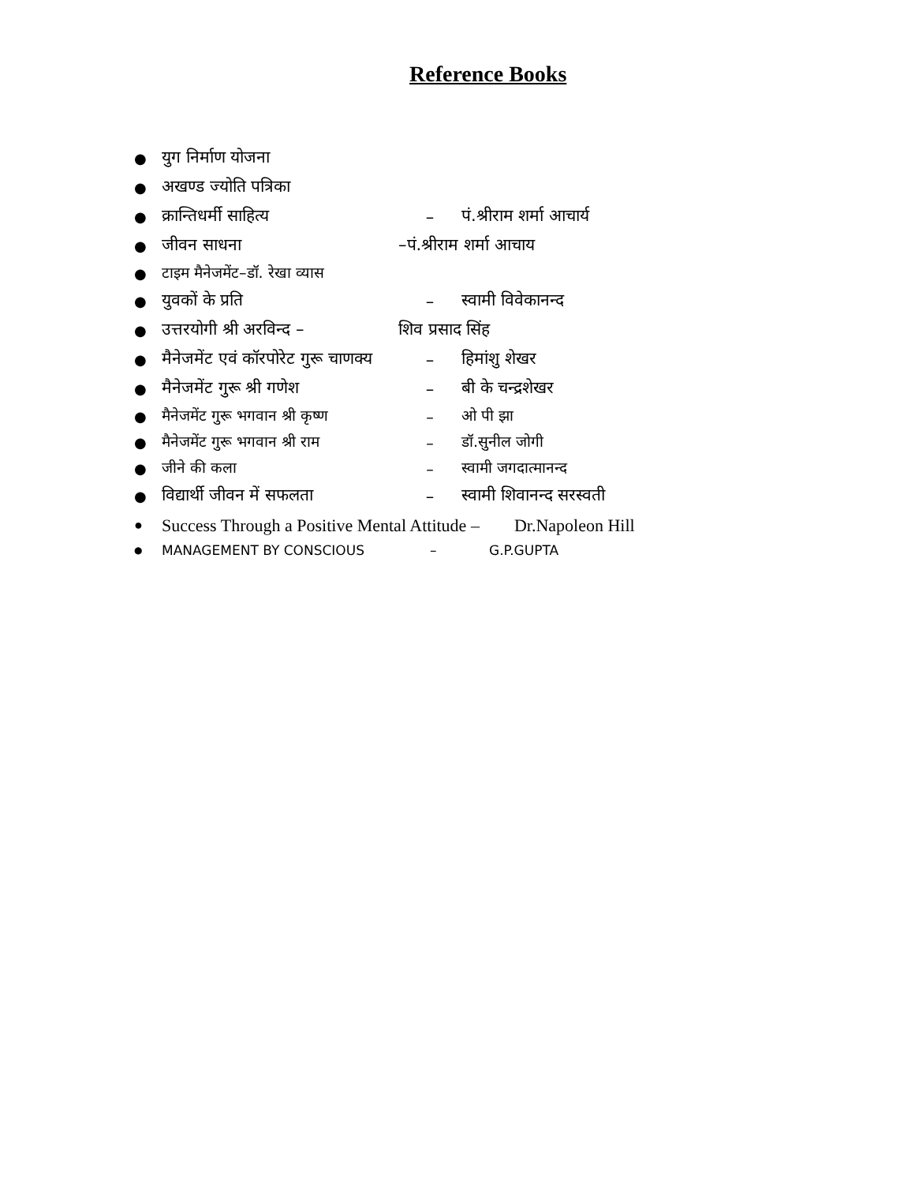Reference Books
● युग निर्माण योजना
● अखण्ड ज्योति पत्रिका
● क्रान्तिधर्मी साहित्य – पं.श्रीराम शर्मा आचार्य
● जीवन साधना –पं.श्रीराम शर्मा आचाय
● टाइम मैनेजमेंट–डॉ. रेखा व्यास
● युवकों के प्रति – स्वामी विवेकानन्द
● उत्तरयोगी श्री अरविन्द – शिव प्रसाद सिंह
● मैनेजमेंट एवं कॉरपोरेट गुरू चाणक्य – हिमांशु शेखर
● मैनेजमेंट गुरू श्री गणेश – बी के चन्द्रशेखर
● मैनेजमेंट गुरू भगवान श्री कृष्ण – ओ पी झा
● मैनेजमेंट गुरू भगवान श्री राम – डॉ.सुनील जोगी
● जीने की कला – स्वामी जगदात्मानन्द
● विद्यार्थी जीवन में सफलता – स्वामी शिवानन्द सरस्वती
● Success Through a Positive Mental Attitude – Dr.Napoleon Hill
● MANAGEMENT BY CONSCIOUS – G.P.GUPTA